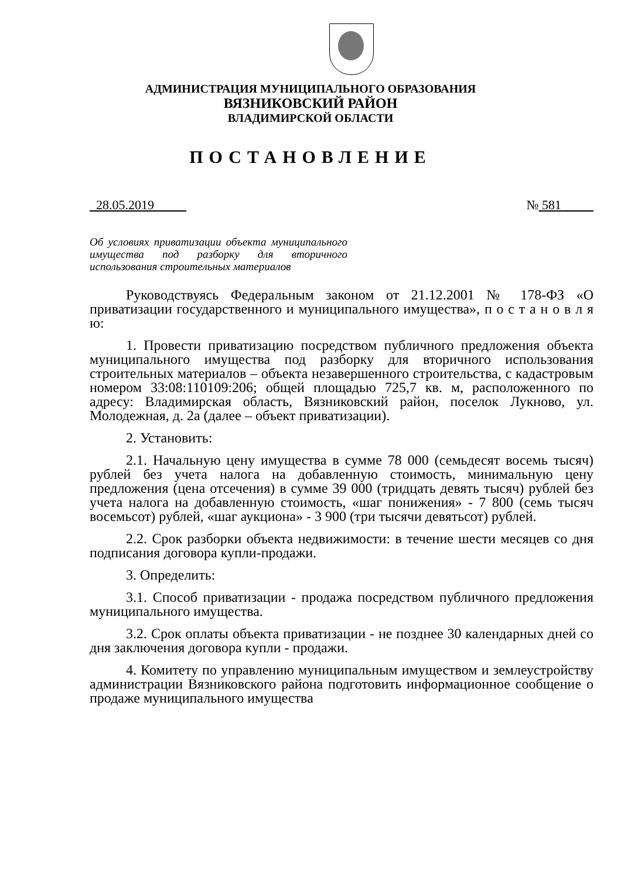АДМИНИСТРАЦИЯ МУНИЦИПАЛЬНОГО ОБРАЗОВАНИЯ
ВЯЗНИКОВСКИЙ РАЙОН
ВЛАДИМИРСКОЙ ОБЛАСТИ
ПОСТАНОВЛЕНИЕ
28.05.2019 № 581
Об условиях приватизации объекта муниципального имущества под разборку для вторичного использования строительных материалов
Руководствуясь Федеральным законом от 21.12.2001 № 178-ФЗ «О приватизации государственного и муниципального имущества», п о с т а н о в л я ю:
1. Провести приватизацию посредством публичного предложения объекта муниципального имущества под разборку для вторичного использования строительных материалов – объекта незавершенного строительства, с кадастровым номером 33:08:110109:206; общей площадью 725,7 кв. м, расположенного по адресу: Владимирская область, Вязниковский район, поселок Лукново, ул. Молодежная, д. 2а (далее – объект приватизации).
2. Установить:
2.1. Начальную цену имущества в сумме 78 000 (семьдесят восемь тысяч) рублей без учета налога на добавленную стоимость, минимальную цену предложения (цена отсечения) в сумме 39 000 (тридцать девять тысяч) рублей без учета налога на добавленную стоимость, «шаг понижения» - 7 800 (семь тысяч восемьсот) рублей, «шаг аукциона» - 3 900 (три тысячи девятьсот) рублей.
2.2. Срок разборки объекта недвижимости: в течение шести месяцев со дня подписания договора купли-продажи.
3. Определить:
3.1. Способ приватизации - продажа посредством публичного предложения муниципального имущества.
3.2. Срок оплаты объекта приватизации - не позднее 30 календарных дней со дня заключения договора купли - продажи.
4. Комитету по управлению муниципальным имуществом и землеустройству администрации Вязниковского района подготовить информационное сообщение о продаже муниципального имущества